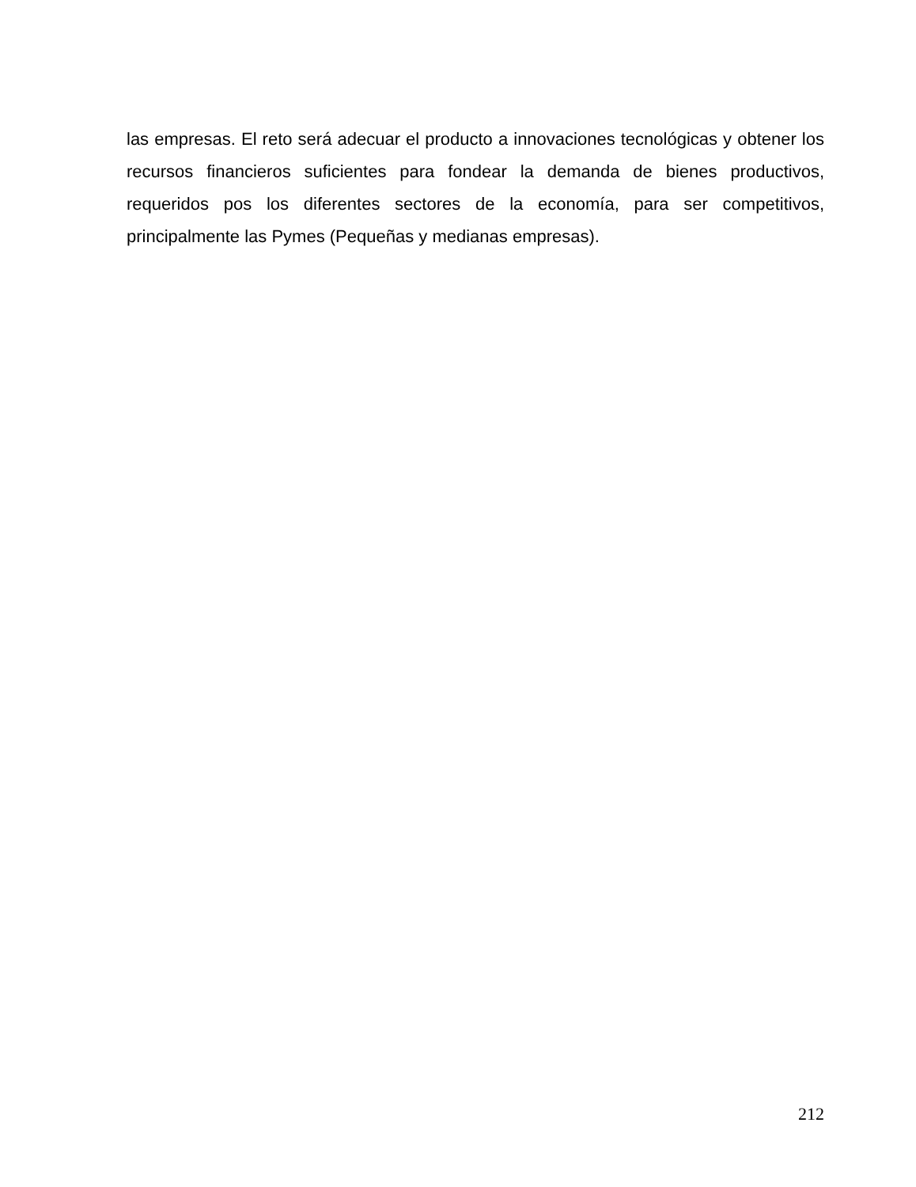las empresas. El reto será adecuar el producto a innovaciones tecnológicas y obtener los recursos financieros suficientes para fondear la demanda de bienes productivos, requeridos pos los diferentes sectores de la economía, para ser competitivos, principalmente las Pymes (Pequeñas y medianas empresas).
212